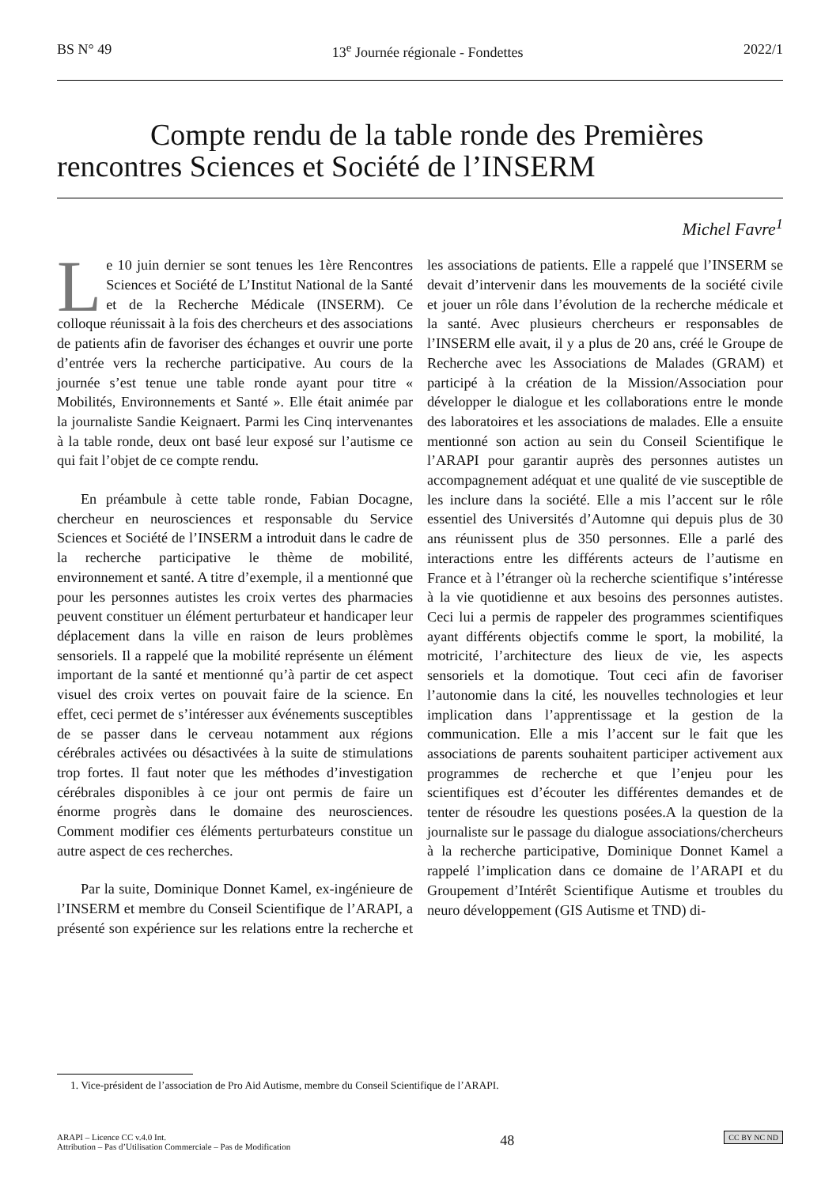BS N° 49 13<sup>e</sup> Journée régionale - Fondettes 2022/1
Compte rendu de la table ronde des Premières
rencontres Sciences et Société de l’INSERM
Michel Favre<sup>1</sup>
Le 10 juin dernier se sont tenues les 1ère Rencontres Sciences et Société de L’Institut National de la Santé et de la Recherche Médicale (INSERM). Ce colloque réunissait à la fois des chercheurs et des associations de patients afin de favoriser des échanges et ouvrir une porte d’entrée vers la recherche participative. Au cours de la journée s’est tenue une table ronde ayant pour titre « Mobilités, Environnements et Santé ». Elle était animée par la journaliste Sandie Keignaert. Parmi les Cinq intervenantes à la table ronde, deux ont basé leur exposé sur l’autisme ce qui fait l’objet de ce compte rendu.
En préambule à cette table ronde, Fabian Docagne, chercheur en neurosciences et responsable du Service Sciences et Société de l’INSERM a introduit dans le cadre de la recherche participative le thème de mobilité, environnement et santé. A titre d’exemple, il a mentionné que pour les personnes autistes les croix vertes des pharmacies peuvent constituer un élément perturbateur et handicaper leur déplacement dans la ville en raison de leurs problèmes sensoriels. Il a rappelé que la mobilité représente un élément important de la santé et mentionné qu’à partir de cet aspect visuel des croix vertes on pouvait faire de la science. En effet, ceci permet de s’intéresser aux événements susceptibles de se passer dans le cerveau notamment aux régions cérébrales activées ou désactivées à la suite de stimulations trop fortes. Il faut noter que les méthodes d’investigation cérébrales disponibles à ce jour ont permis de faire un énorme progrès dans le domaine des neurosciences. Comment modifier ces éléments perturbateurs constitue un autre aspect de ces recherches.
Par la suite, Dominique Donnet Kamel, ex-ingénieure de l’INSERM et membre du Conseil Scientifique de l’ARAPI, a présenté son expérience sur les relations entre la recherche et les associations de patients. Elle a rappelé que l’INSERM se devait d’intervenir dans les mouvements de la société civile et jouer un rôle dans l’évolution de la recherche médicale et la santé. Avec plusieurs chercheurs er responsables de l’INSERM elle avait, il y a plus de 20 ans, créé le Groupe de Recherche avec les Associations de Malades (GRAM) et participé à la création de la Mission/Association pour développer le dialogue et les collaborations entre le monde des laboratoires et les associations de malades. Elle a ensuite mentionné son action au sein du Conseil Scientifique le l’ARAPI pour garantir auprès des personnes autistes un accompagnement adéquat et une qualité de vie susceptible de les inclure dans la société. Elle a mis l’accent sur le rôle essentiel des Universités d’Automne qui depuis plus de 30 ans réunissent plus de 350 personnes. Elle a parlé des interactions entre les différents acteurs de l’autisme en France et à l’étranger où la recherche scientifique s’intéresse à la vie quotidienne et aux besoins des personnes autistes. Ceci lui a permis de rappeler des programmes scientifiques ayant différents objectifs comme le sport, la mobilité, la motricité, l’architecture des lieux de vie, les aspects sensoriels et la domotique. Tout ceci afin de favoriser l’autonomie dans la cité, les nouvelles technologies et leur implication dans l’apprentissage et la gestion de la communication. Elle a mis l’accent sur le fait que les associations de parents souhaitent participer activement aux programmes de recherche et que l’enjeu pour les scientifiques est d’écouter les différentes demandes et de tenter de résoudre les questions posées.A la question de la journaliste sur le passage du dialogue associations/chercheurs à la recherche participative, Dominique Donnet Kamel a rappelé l’implication dans ce domaine de l’ARAPI et du Groupement d’Intérêt Scientifique Autisme et troubles du neuro développement (GIS Autisme et TND) di-
1. Vice-président de l’association de Pro Aid Autisme, membre du Conseil Scientifique de l’ARAPI.
ARAPI – Licence CC v.4.0 Int.
Attribution – Pas d’Utilisation Commerciale – Pas de Modification
48
CC BY NC ND